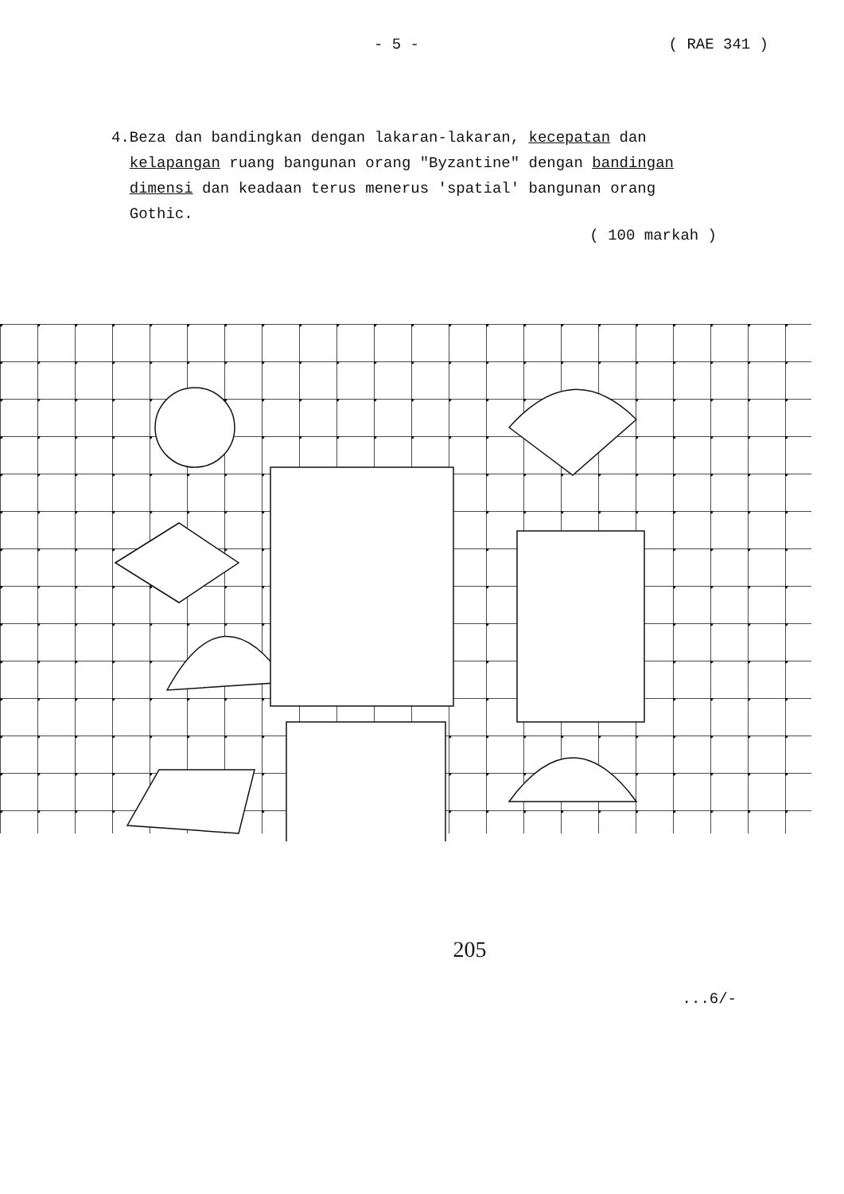- 5 - ( RAE 341 )
4. Beza dan bandingkan dengan lakaran-lakaran, kecepatan dan kelapangan ruang bangunan orang "Byzantine" dengan bandingan dimensi dan keadaan terus menerus 'spatial' bangunan orang Gothic.
( 100 markah )
205
...6/-